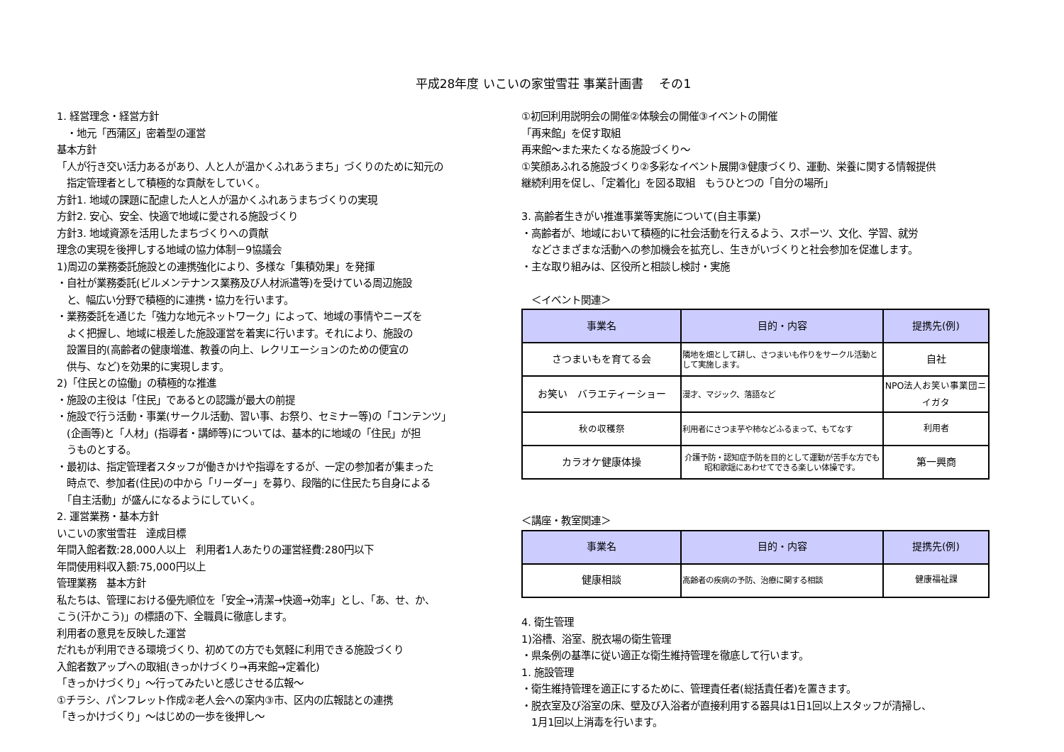平成28年度 いこいの家蛍雪荘 事業計画書 　その1
1. 経営理念・経営方針
　・地元「西蒲区」密着型の運営
基本方針
「人が行き交い活力あるがあり、人と人が温かくふれあうまち」づくりのために知元の
　指定管理者として積極的な貢献をしていく。
方針1. 地域の課題に配慮した人と人が温かくふれあうまちづくりの実現
方針2. 安心、安全、快適で地域に愛される施設づくり
方針3. 地域資源を活用したまちづくりへの貢献
理念の実現を後押しする地域の協力体制－9協議会
1)周辺の業務委託施設との連携強化により、多様な「集積効果」を発揮
・自社が業務委託(ビルメンテナンス業務及び人材派遣等)を受けている周辺施設
　と、幅広い分野で積極的に連携・協力を行います。
・業務委託を通じた「強力な地元ネットワーク」によって、地域の事情やニーズを
　よく把握し、地域に根差した施設運営を着実に行います。それにより、施設の
　設置目的(高齢者の健康増進、教養の向上、レクリエーションのための便宜の
　供与、など)を効果的に実現します。
2)「住民との協働」の積極的な推進
・施設の主役は「住民」であるとの認識が最大の前提
・施設で行う活動・事業(サークル活動、習い事、お祭り、セミナー等)の「コンテンツ」
　(企画等)と「人材」(指導者・講師等)については、基本的に地域の「住民」が担
　うものとする。
・最初は、指定管理者スタッフが働きかけや指導をするが、一定の参加者が集まった
　時点で、参加者(住民)の中から「リーダー」を募り、段階的に住民たち自身による
　「自主活動」が盛んになるようにしていく。
2. 運営業務・基本方針
いこいの家蛍雪荘　達成目標
年間入館者数:28,000人以上　利用者1人あたりの運営経費:280円以下
年間使用料収入額:75,000円以上
管理業務　基本方針
私たちは、管理における優先順位を「安全→清潔→快適→効率」とし、「あ、せ、か、
こう(汗かこう)」の標語の下、全職員に徹底します。
利用者の意見を反映した運営
だれもが利用できる環境づくり、初めての方でも気軽に利用できる施設づくり
入館者数アップへの取組(きっかけづくり→再来館→定着化)
「きっかけづくり」～行ってみたいと感じさせる広報～
①チラシ、パンフレット作成②老人会への案内③市、区内の広報誌との連携
「きっかけづくり」～はじめの一歩を後押し～
①初回利用説明会の開催②体験会の開催③イベントの開催
「再来館」を促す取組
再来館～また来たくなる施設づくり～
①笑顔あふれる施設づくり②多彩なイベント展開③健康づくり、運動、栄養に関する情報提供
継続利用を促し、「定着化」を図る取組　もうひとつの「自分の場所」
3. 高齢者生きがい推進事業等実施について(自主事業)
・高齢者が、地域において積極的に社会活動を行えるよう、スポーツ、文化、学習、就労
　などさまざまな活動への参加機会を拡充し、生きがいづくりと社会参加を促進します。
・主な取り組みは、区役所と相談し検討・実施
　＜イベント関連＞
| 事業名 | 目的・内容 | 提携先(例) |
| --- | --- | --- |
| さつまいもを育てる会 | 隣地を畑として耕し、さつまいも作りをサークル活動として実施します。 | 自社 |
| お笑い バラエティーショー | 漫才、マジック、落語など | NPO法人お笑い事業団ニイガタ |
| 秋の収穫祭 | 利用者にさつま芋や柿などふるまって、もてなす | 利用者 |
| カラオケ健康体操 | 介護予防・認知症予防を目的として運動が苦手な方でも昭和歌謡にあわせてできる楽しい体操です。 | 第一興商 |
＜講座・教室関連＞
| 事業名 | 目的・内容 | 提携先(例) |
| --- | --- | --- |
| 健康相談 | 高齢者の疾病の予防、治療に関する相談 | 健康福祉課 |
4. 衛生管理
1)浴槽、浴室、脱衣場の衛生管理
・県条例の基準に従い適正な衛生維持管理を徹底して行います。
1. 施設管理
・衛生維持管理を適正にするために、管理責任者(総括責任者)を置きます。
・脱衣室及び浴室の床、壁及び入浴者が直接利用する器具は1日1回以上スタッフが清掃し、
　1月1回以上消毒を行います。